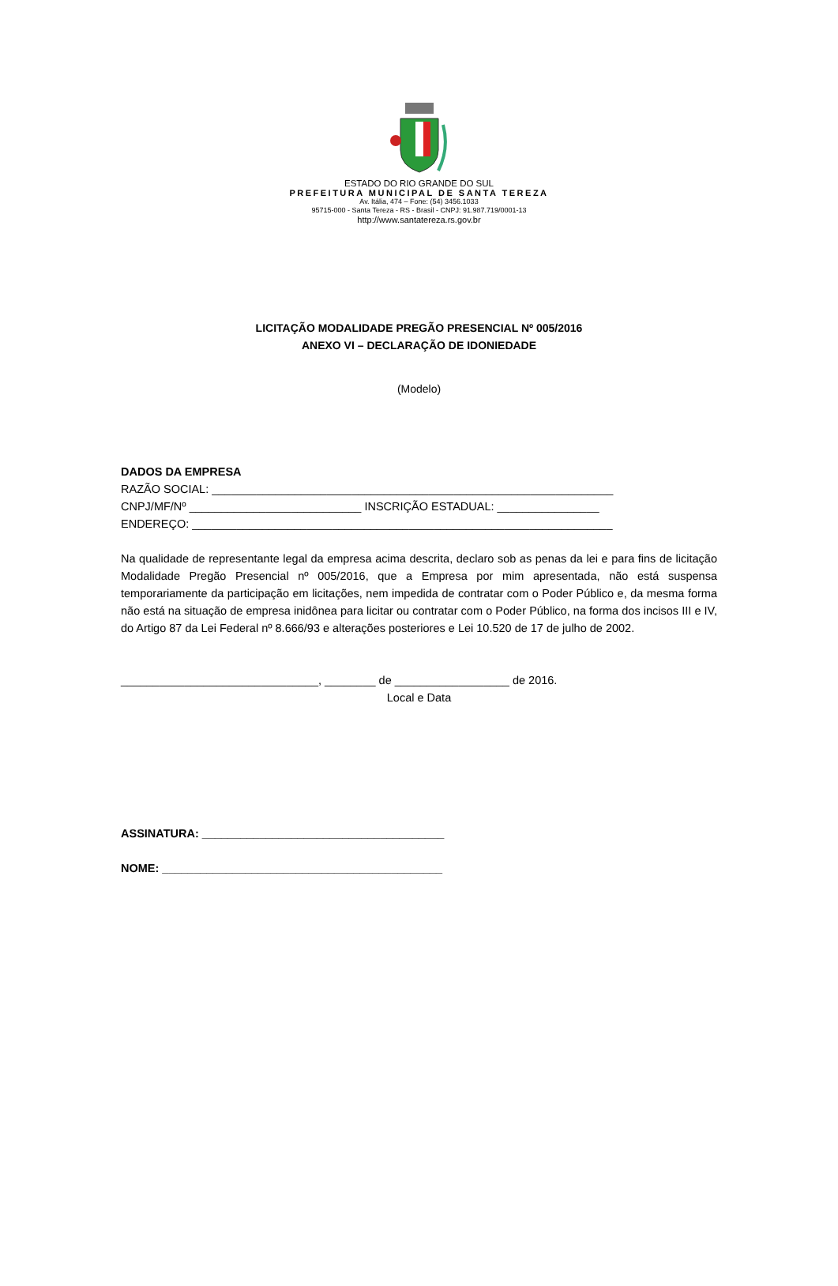ESTADO DO RIO GRANDE DO SUL
PREFEITURA MUNICIPAL DE SANTA TEREZA
Av. Itália, 474 – Fone: (54) 3456.1033
95715-000 - Santa Tereza - RS - Brasil - CNPJ: 91.987.719/0001-13
http://www.santatereza.rs.gov.br
LICITAÇÃO MODALIDADE PREGÃO PRESENCIAL Nº 005/2016
ANEXO VI – DECLARAÇÃO DE IDONIEDADE
(Modelo)
DADOS DA EMPRESA
RAZÃO SOCIAL: _______________________________________________________________
CNPJ/MF/Nº ___________________________ INSCRIÇÃO ESTADUAL: ________________
ENDEREÇO: __________________________________________________________________
Na qualidade de representante legal da empresa acima descrita, declaro sob as penas da lei e para fins de licitação Modalidade Pregão Presencial nº 005/2016, que a Empresa por mim apresentada, não está suspensa temporariamente da participação em licitações, nem impedida de contratar com o Poder Público e, da mesma forma não está na situação de empresa inidônea para licitar ou contratar com o Poder Público, na forma dos incisos III e IV, do Artigo 87 da Lei Federal nº 8.666/93 e alterações posteriores e Lei 10.520 de 17 de julho de 2002.
_______________________________, ________ de __________________ de 2016.
Local e Data
ASSINATURA: ______________________________________
NOME: ____________________________________________